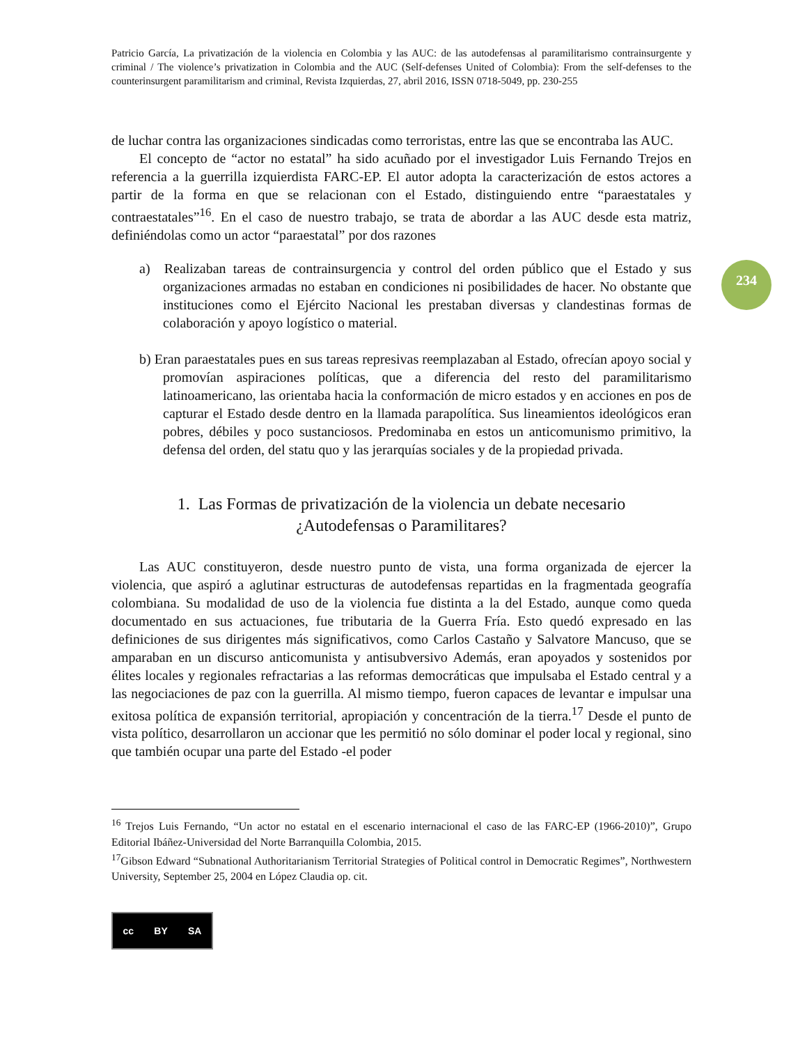234
Patricio García, La privatización de la violencia en Colombia y las AUC: de las autodefensas al paramilitarismo contrainsurgente y criminal / The violence’s privatization in Colombia and the AUC (Self-defenses United of Colombia): From the self-defenses to the counterinsurgent paramilitarism and criminal, Revista Izquierdas, 27, abril 2016, ISSN 0718-5049, pp. 230-255
de luchar contra las organizaciones sindicadas como terroristas, entre las que se encontraba las AUC.
El concepto de “actor no estatal” ha sido acuñado por el investigador Luis Fernando Trejos en referencia a la guerrilla izquierdista FARC-EP. El autor adopta la caracterización de estos actores a partir de la forma en que se relacionan con el Estado, distinguiendo entre “paraestatales y contraestatales”<sup>16</sup>. En el caso de nuestro trabajo, se trata de abordar a las AUC desde esta matriz, definiéndolas como un actor “paraestatal” por dos razones
a) Realizaban tareas de contrainsurgencia y control del orden público que el Estado y sus organizaciones armadas no estaban en condiciones ni posibilidades de hacer. No obstante que instituciones como el Ejército Nacional les prestaban diversas y clandestinas formas de colaboración y apoyo logístico o material.
b) Eran paraestatales pues en sus tareas represivas reemplazaban al Estado, ofrecían apoyo social y promovían aspiraciones políticas, que a diferencia del resto del paramilitarismo latinoamericano, las orientaba hacia la conformación de micro estados y en acciones en pos de capturar el Estado desde dentro en la llamada parapolítica. Sus lineamientos ideológicos eran pobres, débiles y poco sustanciosos. Predominaba en estos un anticomunismo primitivo, la defensa del orden, del statu quo y las jerarquías sociales y de la propiedad privada.
1. Las Formas de privatización de la violencia un debate necesario
¿Autodefensas o Paramilitares?
Las AUC constituyeron, desde nuestro punto de vista, una forma organizada de ejercer la violencia, que aspiró a aglutinar estructuras de autodefensas repartidas en la fragmentada geografía colombiana. Su modalidad de uso de la violencia fue distinta a la del Estado, aunque como queda documentado en sus actuaciones, fue tributaria de la Guerra Fría. Esto quedó expresado en las definiciones de sus dirigentes más significativos, como Carlos Castaño y Salvatore Mancuso, que se amparaban en un discurso anticomunista y antisubversivo Además, eran apoyados y sostenidos por élites locales y regionales refractarias a las reformas democráticas que impulsaba el Estado central y a las negociaciones de paz con la guerrilla. Al mismo tiempo, fueron capaces de levantar e impulsar una exitosa política de expansión territorial, apropiación y concentración de la tierra.<sup>17</sup> Desde el punto de vista político, desarrollaron un accionar que les permitió no sólo dominar el poder local y regional, sino que también ocupar una parte del Estado -el poder
<sup>16</sup> Trejos Luis Fernando, “Un actor no estatal en el escenario internacional el caso de las FARC-EP (1966-2010)”, Grupo Editorial Ibáñez-Universidad del Norte Barranquilla Colombia, 2015.
<sup>17</sup> Gibson Edward “Subnational Authoritarianism Territorial Strategies of Political control in Democratic Regimes”, Northwestern University, September 25, 2004 en López Claudia op. cit.
cc BY SA